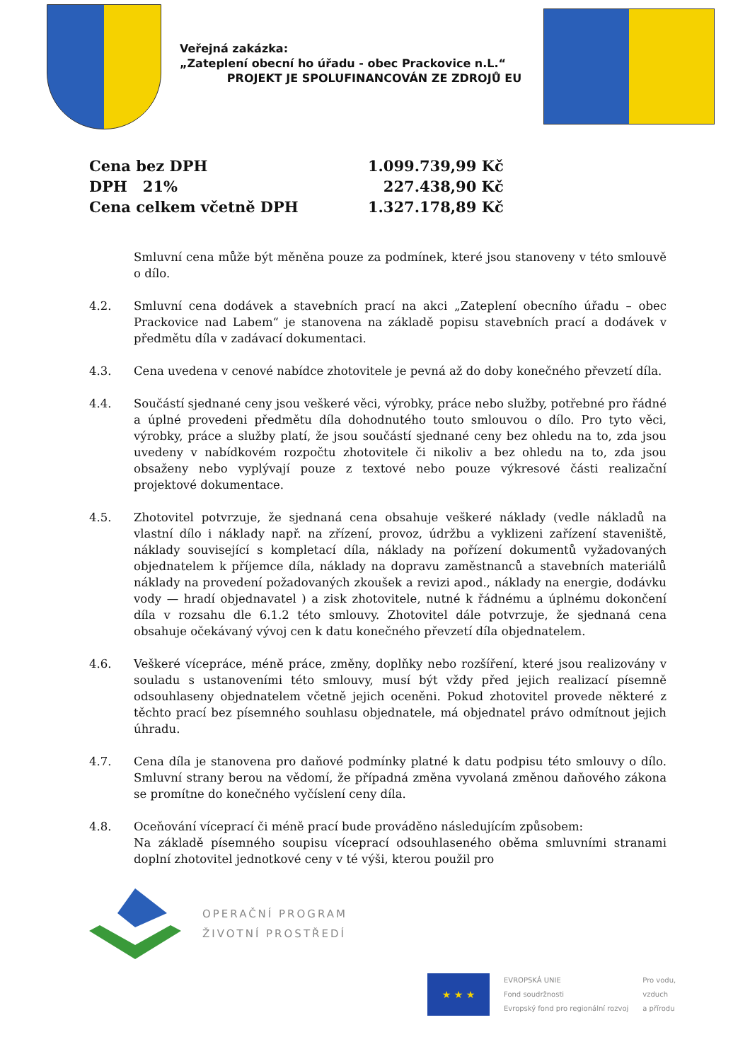Veřejná zakázka:
„Zateplení obecní ho úřadu - obec Prackovice n.L.“
PROJEKT JE SPOLUFINANCOVÁN ZE ZDROJŮ EU
| Cena bez DPH | 1.099.739,99 Kč |
| DPH 21% | 227.438,90 Kč |
| Cena celkem včetně DPH | 1.327.178,89 Kč |
Smluvní cena může být měněna pouze za podmínek, které jsou stanoveny v této smlouvě o dílo.
4.2. Smluvní cena dodávek a stavebních prací na akci „Zateplení obecního úřadu – obec Prackovice nad Labem“ je stanovena na základě popisu stavebních prací a dodávek v předmětu díla v zadávací dokumentaci.
4.3. Cena uvedena v cenové nabídce zhotovitele je pevná až do doby konečného převzetí díla.
4.4. Součástí sjednané ceny jsou veškeré věci, výrobky, práce nebo služby, potřebné pro řádné a úplné provedeni předmětu díla dohodnutého touto smlouvou o dílo. Pro tyto věci, výrobky, práce a služby platí, že jsou součástí sjednané ceny bez ohledu na to, zda jsou uvedeny v nabídkovém rozpočtu zhotovitele či nikoliv a bez ohledu na to, zda jsou obsaženy nebo vyplývají pouze z textové nebo pouze výkresové části realizační projektové dokumentace.
4.5. Zhotovitel potvrzuje, že sjednaná cena obsahuje veškeré náklady (vedle nákladů na vlastní dílo i náklady např. na zřízení, provoz, údržbu a vyklizeni zařízení staveniště, náklady související s kompletací díla, náklady na pořízení dokumentů vyžadovaných objednatelem k příjemce díla, náklady na dopravu zaměstnanců a stavebních materiálů náklady na provedení požadovaných zkoušek a revizi apod., náklady na energie, dodávku vody — hradí objednavatel ) a zisk zhotovitele, nutné k řádnému a úplnému dokončení díla v rozsahu dle 6.1.2 této smlouvy. Zhotovitel dále potvrzuje, že sjednaná cena obsahuje očekávaný vývoj cen k datu konečného převzetí díla objednatelem.
4.6. Veškeré vícepráce, méně práce, změny, doplňky nebo rozšíření, které jsou realizovány v souladu s ustanoveními této smlouvy, musí být vždy před jejich realizací písemně odsouhlaseny objednatelem včetně jejich oceněni. Pokud zhotovitel provede některé z těchto prací bez písemného souhlasu objednatele, má objednatel právo odmítnout jejich úhradu.
4.7. Cena díla je stanovena pro daňové podmínky platné k datu podpisu této smlouvy o dílo. Smluvní strany berou na vědomí, že případná změna vyvolaná změnou daňového zákona se promítne do konečného vyčíslení ceny díla.
4.8. Oceňování víceprací či méně prací bude prováděno následujícím způsobem:
Na základě písemného soupisu víceprací odsouhlaseného oběma smluvními stranami doplní zhotovitel jednotkové ceny v té výši, kterou použil pro
OPERAČNÍ PROGRAM
ŽIVOTNÍ PROSTŘEDÍ
★ ★ ★
EVROPSKÁ UNIE
Fond soudržnosti
Evropský fond pro regionální rozvoj
Pro vodu,
vzduch
a přírodu